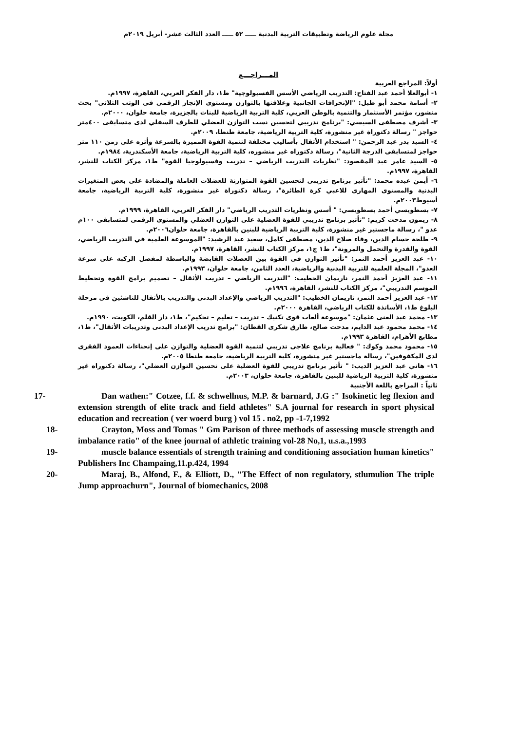مجلة علوم الرياضة وتطبيقات التربية البدنية ـــــ ٥٢ ـــــ العدد الثالث عشر- أبريل ٢٠١٩م
المـــراجـــع
أولاً: المراجع العربية
١- أبوالعلا أحمد عبد الفتاح: التدريب الرياضي الأسس الفسيولوجية" ط١، دار الفكر العربي، القاهرة، ١٩٩٧م.
٢- أسامة محمد أبو طبل: "الإنحرافات الجانبية وعلاقتها بالتوازن ومستوى الإنجاز الرقمى فى الوثب الثلاثى" بحث منشور، مؤتمر الأستثمار والتنمية بالوطن العربي، كلية التربية الرياضية للبنات بالجزيرة، جامعة حلوان، ٢٠٠٠م.
٣- أشرف مصطفى السيسي: "برنامج تدريبي لتحسين نسب التوازن العضلي للطرف السفلي لدى متسابقى ٤٠٠متر حواجز " رسالة دكتوراة غير منشورة، كلية التربية الرياضية، جامعة طنطا، ٢٠٠٩م.
٤- السيد بدر عبد الرحمن: " استخدام الأثقال بأساليب مختلفة لتنمية القوة المميزة بالسرعة وأثره على زمن ١١٠ متر حواجز لمتسابقى الدرجة الثانية"، رسالة دكتوراه غير منشوره، كلية التربية الرياضية، جامعة الأسكندرية، ١٩٨٤م.
٥- السيد عامر عبد المقصود: "نظريات التدريب الرياضي – تدريب وفسيولوجيا القوة" ط١، مركز الكتاب للنشر، القاهرة، ١٩٩٧م.
٦- أيمن عبده محمد: "تأثير برنامج تدريبى لتحسين القوة المتوازنة للعضلات العاملة والمضادة على بعض المتغيرات البدنية والمستوى المهارى للاعبي كرة الطائرة"، رسالة دكتوراة غير منشورة، كلية التربية الرياضية، جامعة أسيوط٢٠٠٣م.
٧- بسطويسي أحمد بسطويسي: " أسس ونظريات التدريب الرياضي" دار الفكر العربي، القاهرة، ١٩٩٩م.
٨- ريمون مدحت كريم: "تأثير برنامج تدريبي للقوة العضلية على التوازن العضلي والمستوى الرقمى لمتسابقى ١٠٠م عدو "، رسالة ماجستير غير منشورة، كلية التربية الرياضية للبنين بالقاهرة، جامعة حلوان٢٠٠٦م.
٩- طلحة حسام الدين، وفاء صلاح الدين، مصطفى كامل، سعيد عبد الرشيد: "الموسوعة العلمية في التدريب الرياضي، القوة والقدرة والتحمل والمرونة"، ط١ ج١، مركز الكتاب للنشر، القاهرة، ١٩٩٧م.
١٠- عبد العزيز أحمد النمر: "تأثير التوازن فى القوة بين العضلات القابضة والباسطة لمفصل الركبه على سرعة العدو"، المجلة العلمية للتربية البدنية والرياضية، العدد الثامن، جامعة حلوان، ١٩٩٣م.
١١- عبد العزيز أحمد النمر، ناريمان الخطيب: "التدريب الرياضي – تدريب الأثقال – تصميم برامج القوة وتخطيط الموسم التدريبي"، مركز الكتاب للنشر، القاهرة، ١٩٩٦م.
١٢- عبد العزيز أحمد النمر، ناريمان الخطيب: "التدريب الرياضي والإعداد البدنى والتدريب بالأثقال للناشئين فى مرحلة البلوغ ط١، الأساتذة للكتاب الرياضي، القاهرة ٢٠٠٠م.
١٣- محمد عبد الغنى عثمان: "موسوعة ألعاب قوى تكنيك – تدريب – تعليم – تحكيم"، ط١، دار القلم، الكويت، ١٩٩٠م.
١٤- محمد محمود عبد الدايم، مدحت صالح، طارق شكرى القطان: "برامج تدريب الإعداد البدنى وتدريبات الأثقال"، ط١، مطابع الأهرام، القاهرة ١٩٩٣م.
١٥- محمود محمد وكوك: " فعالية برنامج علاجى تدريبي لتنمية القوة العضلية والتوازن على إنحناءات العمود الفقرى لدى المكفوفين"، رسالة ماجستير غير منشورة، كلية التربية الرياضية، جامعة طنطا ٢٠٠٥م.
١٦- هاني عبد العزيز الديب: " تأثير برنامج تدريبي للقوة العضلية على تحسين التوازن العضلي"، رسالة دكتوراه غير منشورة، كلية التربية الرياضية للبنين بالقاهرة، جامعة حلوان، ٢٠٠٣م.
ثانياً : المراجع باللغة الأجنبية
17- Dan wathen:" Cotzee, f.f. & schwellnus, M.P. & barnard, J.G :" Isokinetic leg flexion and extension strength of elite track and field athletes" S.A journal for research in sport physical education and recreation ( ver woerd burg ) vol 15 . no2, pp -1-7,1992
18- Crayton, Moss and Tomas " Gm Parison of three methods of assessing muscle strength and imbalance ratio" of the knee journal of athletic training vol-28 No,1, u.s.a.,1993
19- muscle balance essentials of strength training and conditioning association human kinetics" Publishers Inc Champaing,11.p.424, 1994
20- Maraj, B., Alfond, F., & Elliott, D., "The Effect of non regulatory, stlumulion The triple Jump approachurn", Journal of biomechanics, 2008